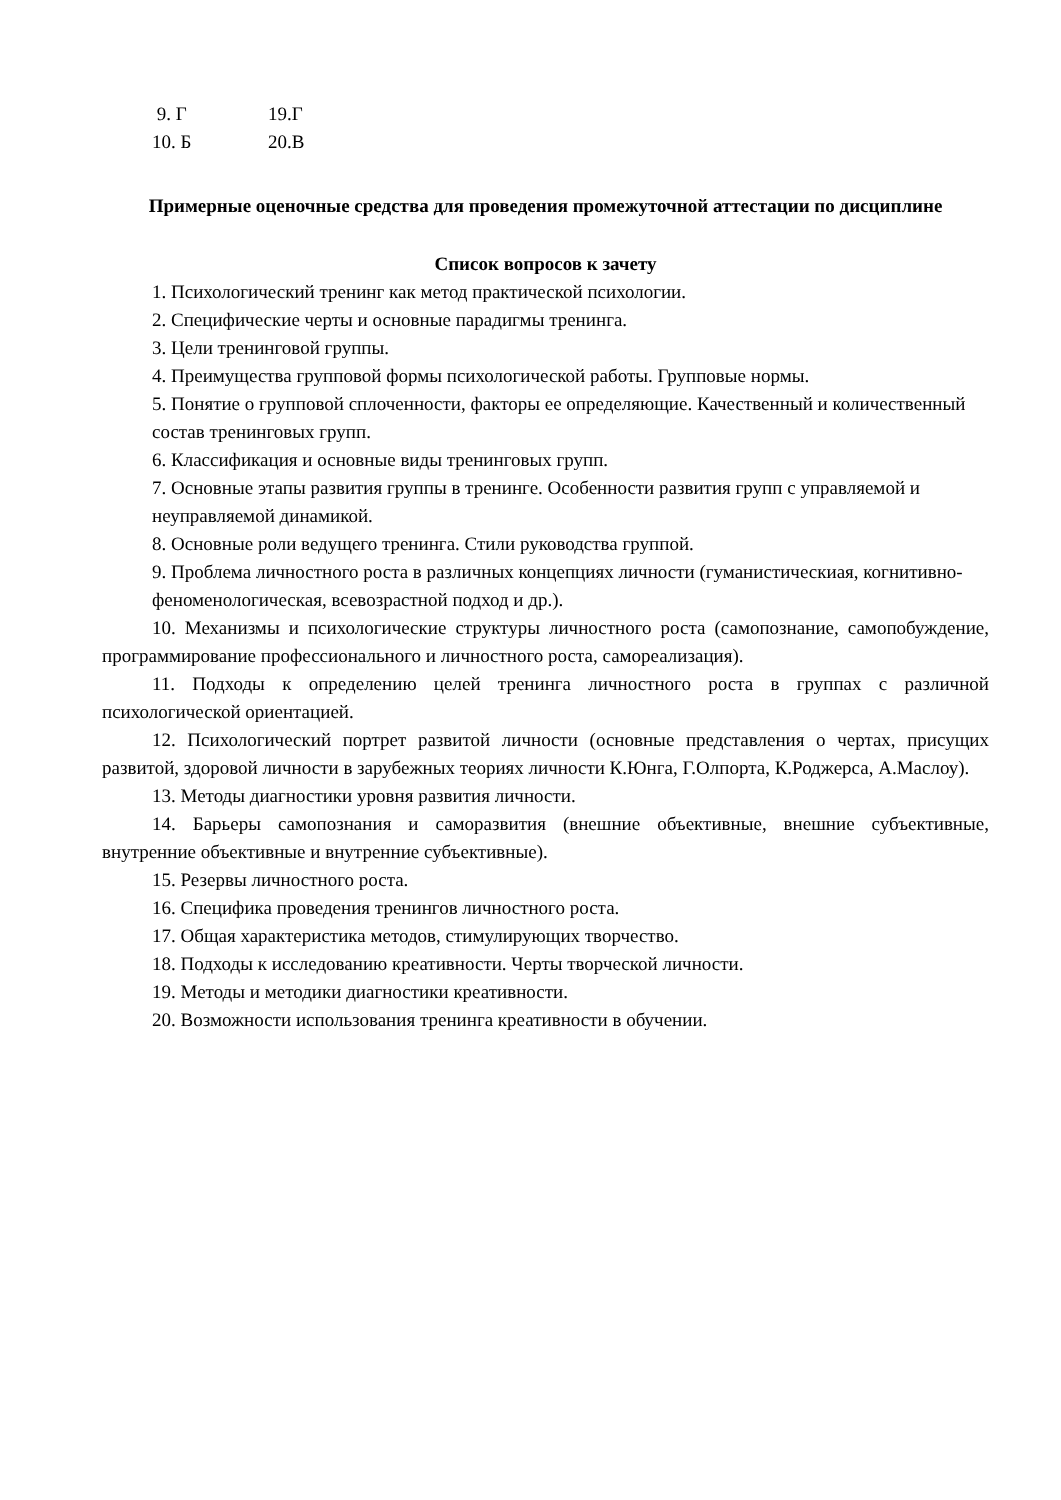| 9. Г | 19.Г |
| 10. Б | 20.В |
Примерные оценочные средства для проведения промежуточной аттестации по дисциплине
Список вопросов к зачету
1. Психологический тренинг как метод практической психологии.
2. Специфические черты и основные парадигмы тренинга.
3. Цели тренинговой группы.
4. Преимущества групповой формы психологической работы. Групповые нормы.
5. Понятие о групповой сплоченности, факторы ее определяющие. Качественный и количественный состав тренинговых групп.
6. Классификация и основные виды тренинговых групп.
7. Основные этапы развития группы в тренинге. Особенности развития групп с управляемой и неуправляемой динамикой.
8. Основные роли ведущего тренинга. Стили руководства группой.
9. Проблема личностного роста в различных концепциях личности (гуманистическиая, когнитивно-феноменологическая, всевозрастной подход и др.).
10. Механизмы и психологические структуры личностного роста (самопознание, самопобуждение, программирование профессионального и личностного роста, самореализация).
11. Подходы к определению целей тренинга личностного роста в группах с различной психологической ориентацией.
12. Психологический портрет развитой личности (основные представления о чертах, присущих развитой, здоровой личности в зарубежных теориях личности К.Юнга, Г.Олпорта, К.Роджерса, А.Маслоу).
13. Методы диагностики уровня развития личности.
14. Барьеры самопознания и саморазвития (внешние объективные, внешние субъективные, внутренние объективные и внутренние субъективные).
15. Резервы личностного роста.
16. Специфика проведения тренингов личностного роста.
17. Общая характеристика методов, стимулирующих творчество.
18. Подходы к исследованию креативности. Черты творческой личности.
19. Методы и методики диагностики креативности.
20. Возможности использования тренинга креативности в обучении.